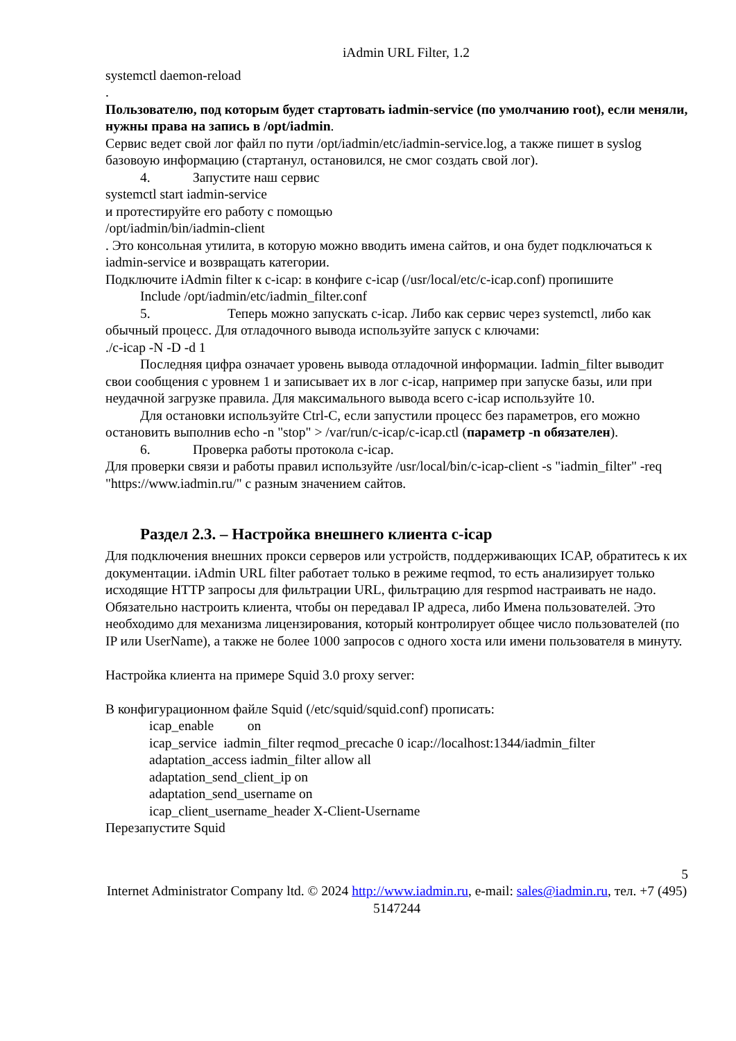iAdmin URL Filter, 1.2
systemctl daemon-reload
.
Пользователю, под которым будет стартовать iadmin-service (по умолчанию root), если меняли, нужны права на запись в /opt/iadmin.
Сервис ведет свой лог файл по пути /opt/iadmin/etc/iadmin-service.log, а также пишет в syslog базовоую информацию (стартанул, остановился, не смог создать свой лог).
4. Запустите наш сервис
systemctl start iadmin-service
и протестируйте его работу с помощью
/opt/iadmin/bin/iadmin-client
. Это консольная утилита, в которую можно вводить имена сайтов, и она будет подключаться к iadmin-service и возвращать категории.
Подключите iAdmin filter к c-icap: в конфиге c-icap (/usr/local/etc/c-icap.conf) пропишите
Include /opt/iadmin/etc/iadmin_filter.conf
5. Теперь можно запускать c-icap. Либо как сервис через systemctl, либо как обычный процесс. Для отладочного вывода используйте запуск с ключами:
./c-icap -N -D -d 1
Последняя цифра означает уровень вывода отладочной информации. Iadmin_filter выводит свои сообщения с уровнем 1 и записывает их в лог c-icap, например при запуске базы, или при неудачной загрузке правила. Для максимального вывода всего c-icap используйте 10.
Для остановки используйте Ctrl-C, если запустили процесс без параметров, его можно остановить выполнив echo -n "stop" > /var/run/c-icap/c-icap.ctl (параметр -n обязателен).
6. Проверка работы протокола c-icap.
Для проверки связи и работы правил используйте /usr/local/bin/c-icap-client -s "iadmin_filter" -req "https://www.iadmin.ru/" с разным значением сайтов.
Раздел 2.3. – Настройка внешнего клиента c-icap
Для подключения внешних прокси серверов или устройств, поддерживающих ICAP, обратитесь к их документации. iAdmin URL filter работает только в режиме reqmod, то есть анализирует только исходящие HTTP запросы для фильтрации URL, фильтрацию для respmod настраивать не надо.
Обязательно настроить клиента, чтобы он передавал IP адреса, либо Имена пользователей. Это необходимо для механизма лицензирования, который контролирует общее число пользователей (по IP или UserName), а также не более 1000 запросов с одного хоста или имени пользователя в минуту.
Настройка клиента на примере Squid 3.0 proxy server:
В конфигурационном файле Squid (/etc/squid/squid.conf) прописать:
icap_enable on
icap_service iadmin_filter reqmod_precache 0 icap://localhost:1344/iadmin_filter
adaptation_access iadmin_filter allow all
adaptation_send_client_ip on
adaptation_send_username on
icap_client_username_header X-Client-Username
Перезапустите Squid
5
Internet Administrator Company ltd. © 2024 http://www.iadmin.ru, e-mail: sales@iadmin.ru, тел. +7 (495) 5147244